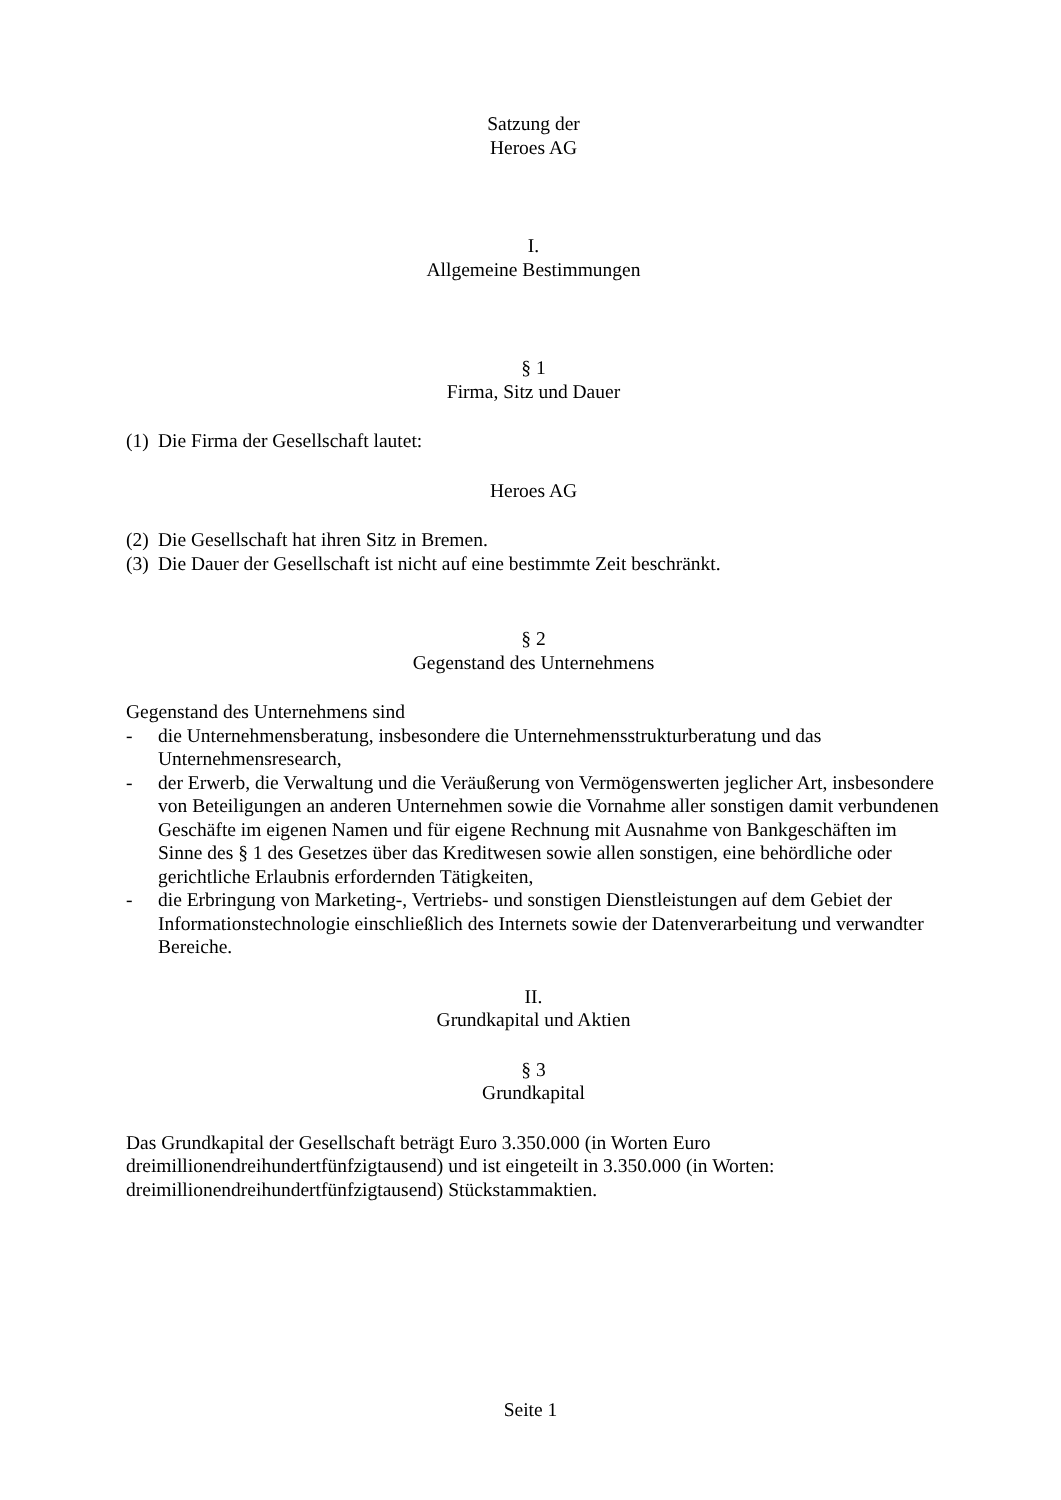Satzung der
Heroes AG
I.
Allgemeine Bestimmungen
§ 1
Firma, Sitz und Dauer
(1) Die Firma der Gesellschaft lautet:
Heroes AG
(2) Die Gesellschaft hat ihren Sitz in Bremen.
(3) Die Dauer der Gesellschaft ist nicht auf eine bestimmte Zeit beschränkt.
§ 2
Gegenstand des Unternehmens
Gegenstand des Unternehmens sind
- die Unternehmensberatung, insbesondere die Unternehmensstrukturberatung und das Unternehmensresearch,
- der Erwerb, die Verwaltung und die Veräußerung von Vermögenswerten jeglicher Art, insbesondere von Beteiligungen an anderen Unternehmen sowie die Vornahme aller sonstigen damit verbundenen Geschäfte im eigenen Namen und für eigene Rechnung mit Ausnahme von Bankgeschäften im Sinne des § 1 des Gesetzes über das Kreditwesen sowie allen sonstigen, eine behördliche oder gerichtliche Erlaubnis erfordernden Tätigkeiten,
- die Erbringung von Marketing-, Vertriebs- und sonstigen Dienstleistungen auf dem Gebiet der Informationstechnologie einschließlich des Internets sowie der Datenverarbeitung und verwandter Bereiche.
II.
Grundkapital und Aktien
§ 3
Grundkapital
Das Grundkapital der Gesellschaft beträgt Euro 3.350.000 (in Worten Euro dreimillionendreihundertfünfzigtausend) und ist eingeteilt in 3.350.000 (in Worten: dreimillionendreihundertfünfzigtausend) Stückstammaktien.
Seite 1